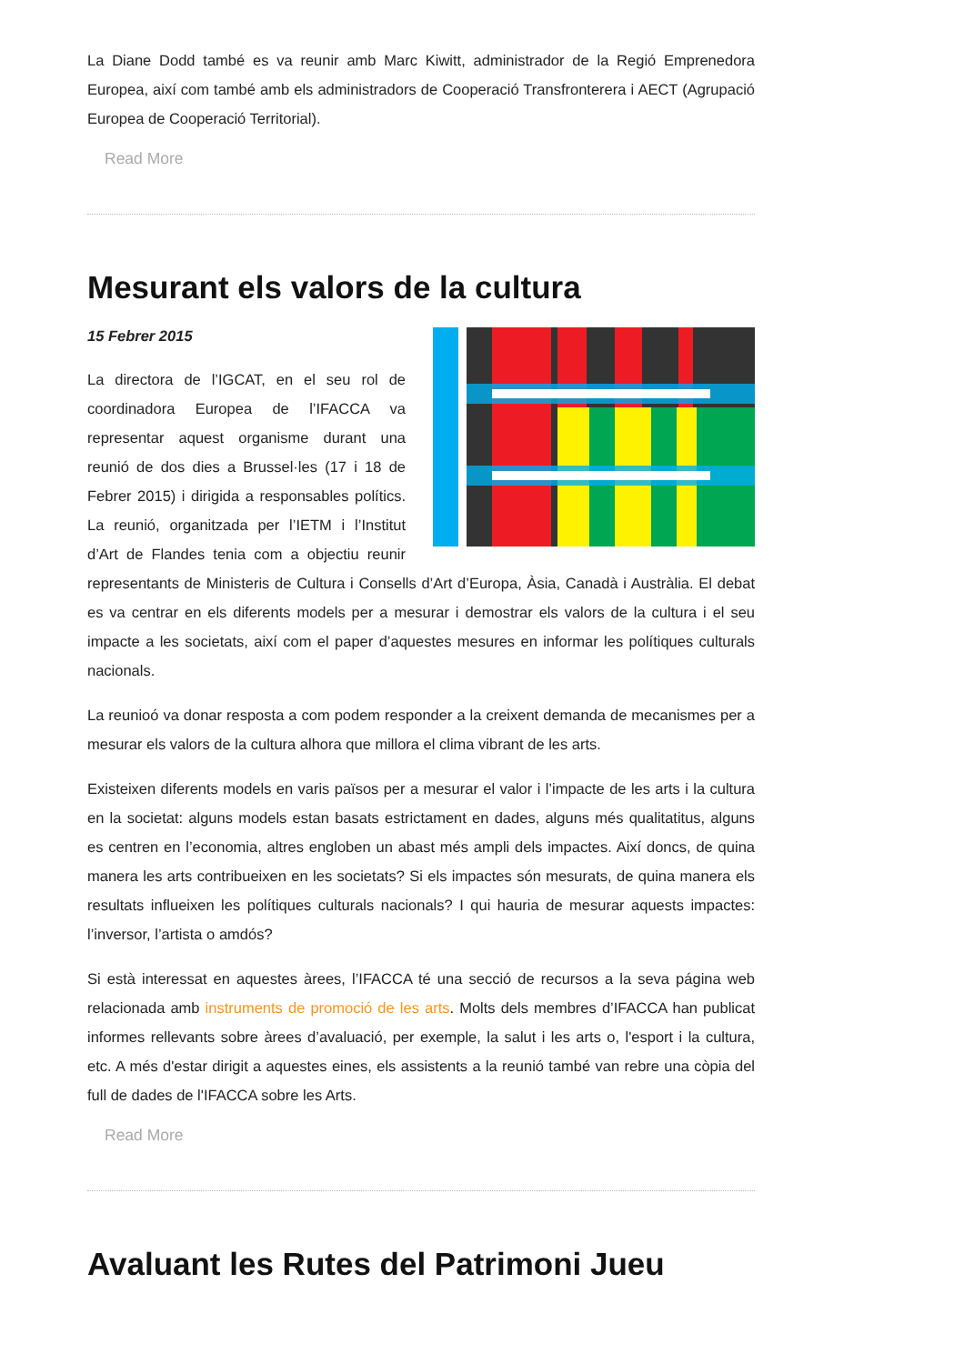La Diane Dodd també es va reunir amb Marc Kiwitt, administrador de la Regió Emprenedora Europea, així com també amb els administradors de Cooperació Transfronterera i AECT (Agrupació Europea de Cooperació Territorial).
Read More
Mesurant els valors de la cultura
15 Febrer 2015
La directora de l’IGCAT, en el seu rol de coordinadora Europea de l’IFACCA va representar aquest organisme durant una reunió de dos dies a Brussel·les (17 i 18 de Febrer 2015) i dirigida a responsables polítics. La reunió, organitzada per l’IETM i l’Institut d’Art de Flandes tenia com a objectiu reunir representants de Ministeris de Cultura i Consells d’Art d’Europa, Àsia, Canadà i Austràlia. El debat es va centrar en els diferents models per a mesurar i demostrar els valors de la cultura i el seu impacte a les societats, així com el paper d’aquestes mesures en informar les polítiques culturals nacionals.
La reunioó va donar resposta a com podem responder a la creixent demanda de mecanismes per a mesurar els valors de la cultura alhora que millora el clima vibrant de les arts.
Existeixen diferents models en varis països per a mesurar el valor i l’impacte de les arts i la cultura en la societat: alguns models estan basats estrictament en dades, alguns més qualitatitus, alguns es centren en l’economia, altres engloben un abast més ampli dels impactes. Així doncs, de quina manera les arts contribueixen en les societats? Si els impactes són mesurats, de quina manera els resultats influeixen les polítiques culturals nacionals? I qui hauria de mesurar aquests impactes: l’inversor, l’artista o amdós?
Si està interessat en aquestes àrees, l’IFACCA té una secció de recursos a la seva página web relacionada amb instruments de promoció de les arts. Molts dels membres d’IFACCA han publicat informes rellevants sobre àrees d’avaluació, per exemple, la salut i les arts o, l'esport i la cultura, etc. A més d'estar dirigit a aquestes eines, els assistents a la reunió també van rebre una còpia del full de dades de l'IFACCA sobre les Arts.
Read More
Avaluant les Rutes del Patrimoni Jueu